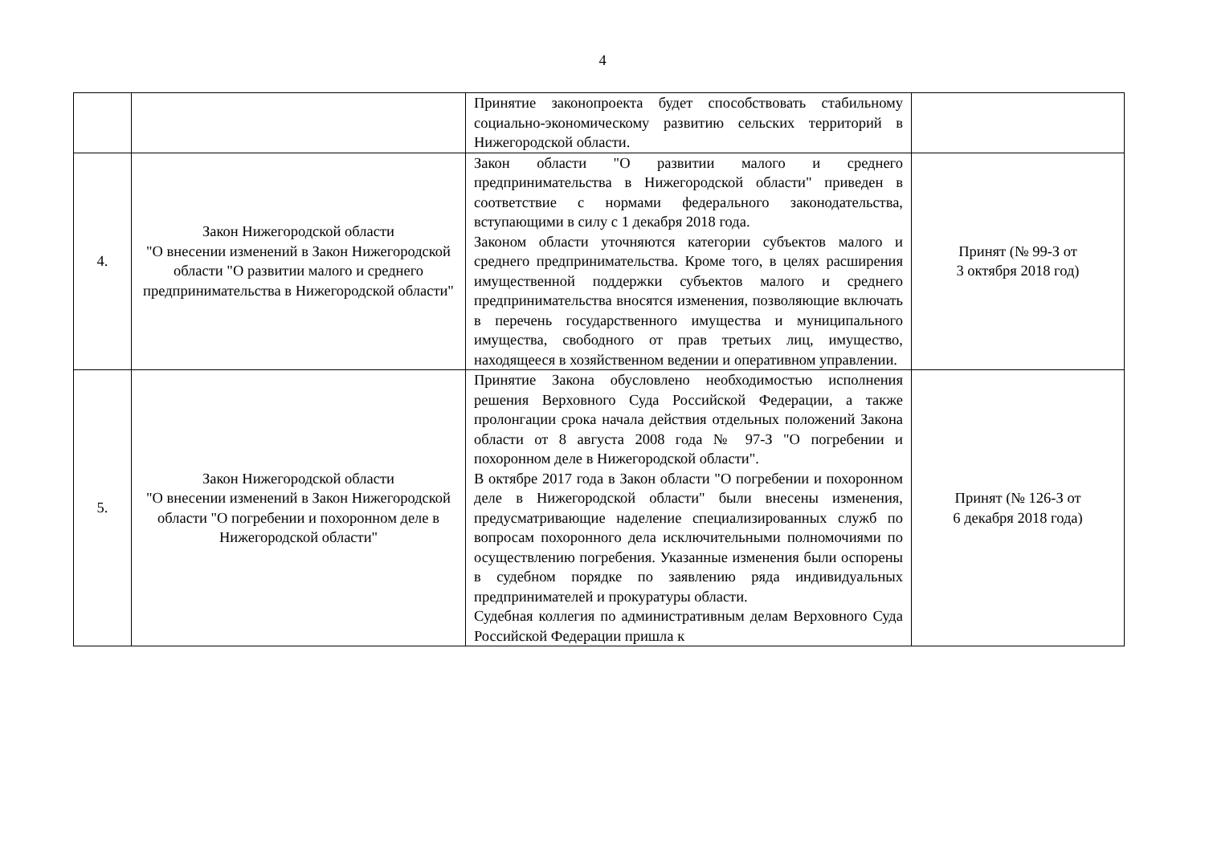4
| | | Принятие законопроекта будет способствовать стабильному социально-экономическому развитию сельских территорий в Нижегородской области. | |
| 4. | Закон Нижегородской области "О внесении изменений в Закон Нижегородской области "О развитии малого и среднего предпринимательства в Нижегородской области" | Закон области "О развитии малого и среднего предпринимательства в Нижегородской области" приведен в соответствие с нормами федерального законодательства, вступающими в силу с 1 декабря 2018 года. Законом области уточняются категории субъектов малого и среднего предпринимательства. Кроме того, в целях расширения имущественной поддержки субъектов малого и среднего предпринимательства вносятся изменения, позволяющие включать в перечень государственного имущества и муниципального имущества, свободного от прав третьих лиц, имущество, находящееся в хозяйственном ведении и оперативном управлении. | Принят (№ 99-З от 3 октября 2018 год) |
| 5. | Закон Нижегородской области "О внесении изменений в Закон Нижегородской области "О погребении и похоронном деле в Нижегородской области" | Принятие Закона обусловлено необходимостью исполнения решения Верховного Суда Российской Федерации, а также пролонгации срока начала действия отдельных положений Закона области от 8 августа 2008 года № 97-З "О погребении и похоронном деле в Нижегородской области". В октябре 2017 года в Закон области "О погребении и похоронном деле в Нижегородской области" были внесены изменения, предусматривающие наделение специализированных служб по вопросам похоронного дела исключительными полномочиями по осуществлению погребения. Указанные изменения были оспорены в судебном порядке по заявлению ряда индивидуальных предпринимателей и прокуратуры области. Судебная коллегия по административным делам Верховного Суда Российской Федерации пришла к | Принят (№ 126-З от 6 декабря 2018 года) |